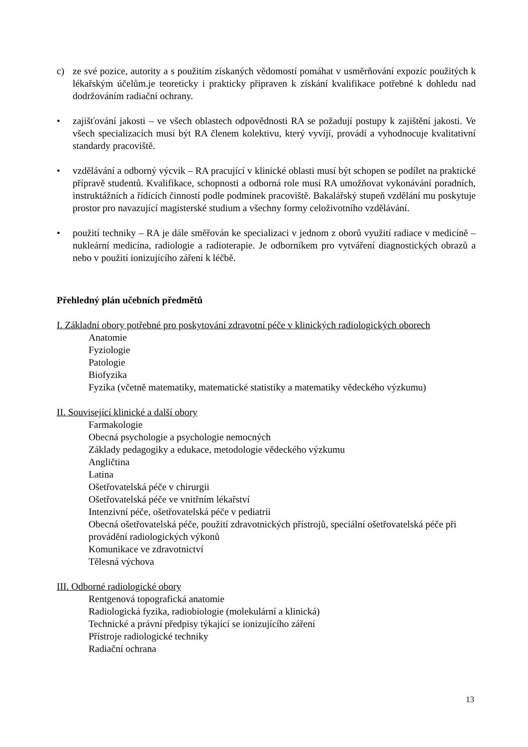c) ze své pozice, autority a s použitím získaných vědomostí pomáhat v usměrňování expozic použitých k lékařským účelům.je teoreticky i prakticky připraven k získání kvalifikace potřebné k dohledu nad dodržováním radiační ochrany.
• zajišťování jakosti – ve všech oblastech odpovědnosti RA se požadují postupy k zajištění jakosti. Ve všech specializacích musí být RA členem kolektivu, který vyvíjí, provádí a vyhodnocuje kvalitativní standardy pracoviště.
• vzdělávání a odborný výcvik – RA pracující v klinické oblasti musí být schopen se podílet na praktické přípravě studentů. Kvalifikace, schopnosti a odborná role musí RA umožňovat vykonávání poradních, instruktážních a řídících činností podle podmínek pracoviště. Bakalářský stupeň vzdělání mu poskytuje prostor pro navazující magisterské studium a všechny formy celoživotního vzdělávání.
• použití techniky – RA je dále směřován ke specializaci v jednom z oborů využití radiace v medicíně – nukleární medicína, radiologie a radioterapie. Je odborníkem pro vytváření diagnostických obrazů a nebo v použití ionizujícího záření k léčbě.
Přehledný plán učebních předmětů
I. Základní obory potřebné pro poskytování zdravotní péče v klinických radiologických oborech
Anatomie
Fyziologie
Patologie
Biofyzika
Fyzika (včetně matematiky, matematické statistiky a matematiky vědeckého výzkumu)
II. Související klinické a další obory
Farmakologie
Obecná psychologie a psychologie nemocných
Základy pedagogiky a edukace, metodologie vědeckého výzkumu
Angličtina
Latina
Ošetřovatelská péče v chirurgii
Ošetřovatelská péče ve vnitřním lékařství
Intenzivní péče, ošetřovatelská péče v pediatrii
Obecná ošetřovatelská péče, použití zdravotnických přístrojů, speciální ošetřovatelská péče při provádění radiologických výkonů
Komunikace ve zdravotnictví
Tělesná výchova
III. Odborné radiologické obory
Rentgenová topografická anatomie
Radiologická fyzika, radiobiologie (molekulární a klinická)
Technické a právní předpisy týkající se ionizujícího záření
Přístroje radiologické techniky
Radiační ochrana
13